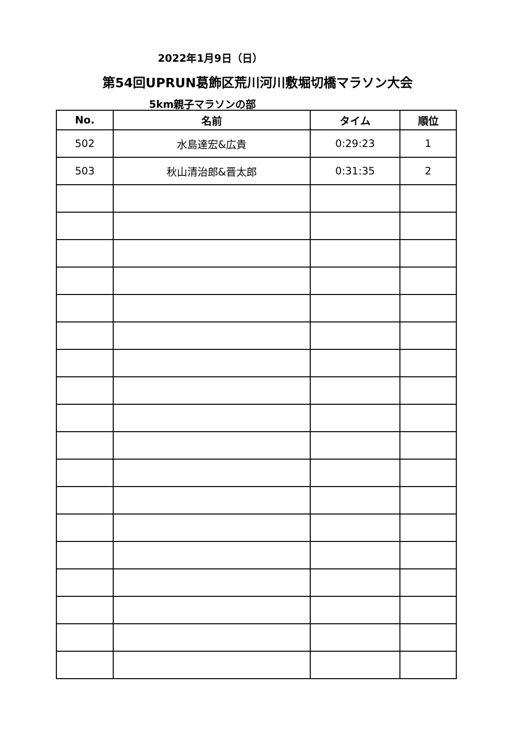2022年1月9日（日）
第54回UPRUN葛飾区荒川河川敷堀切橋マラソン大会
5km親子マラソンの部
| No. | 名前 | タイム | 順位 |
| --- | --- | --- | --- |
| 502 | 水島達宏&広貴 | 0:29:23 | 1 |
| 503 | 秋山清治郎&晋太郎 | 0:31:35 | 2 |